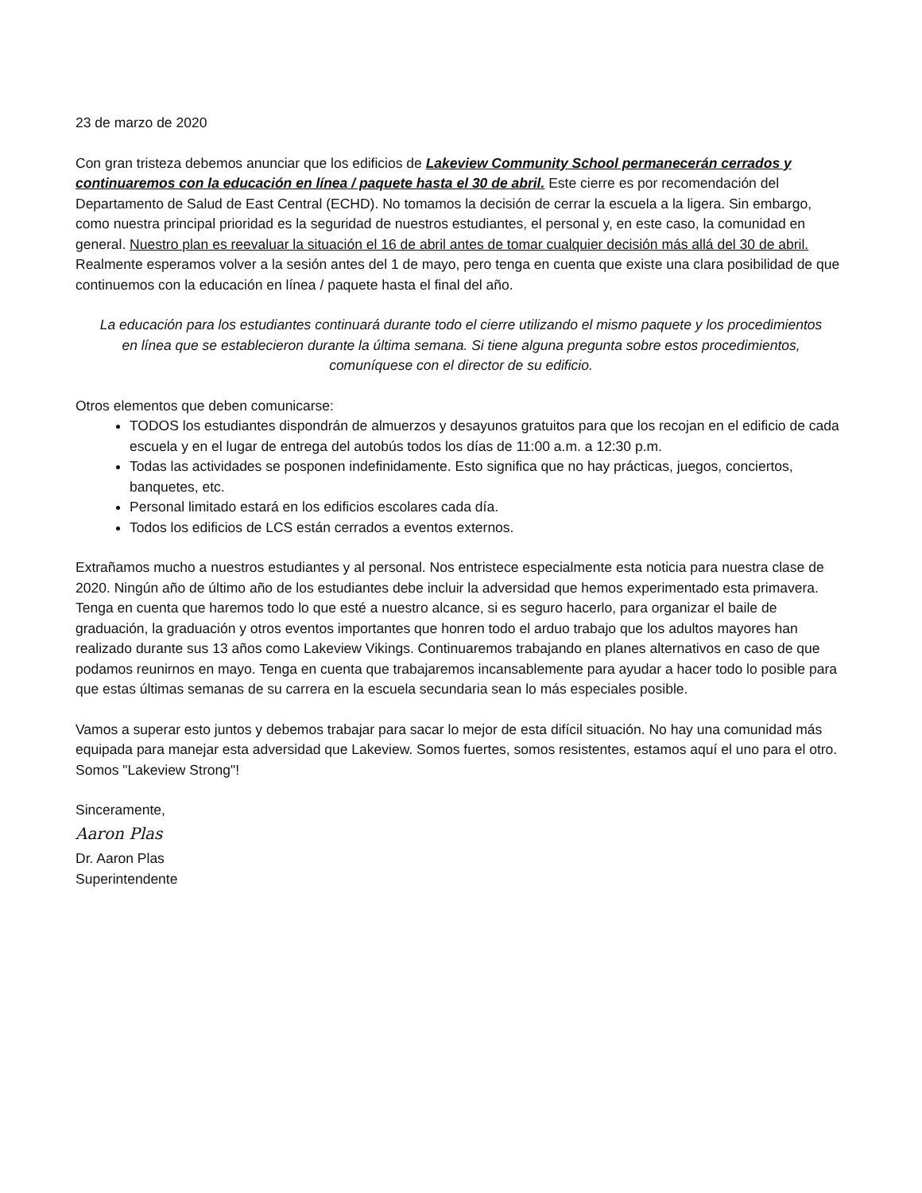23 de marzo de 2020
Con gran tristeza debemos anunciar que los edificios de Lakeview Community School permanecerán cerrados y continuaremos con la educación en línea / paquete hasta el 30 de abril. Este cierre es por recomendación del Departamento de Salud de East Central (ECHD). No tomamos la decisión de cerrar la escuela a la ligera. Sin embargo, como nuestra principal prioridad es la seguridad de nuestros estudiantes, el personal y, en este caso, la comunidad en general. Nuestro plan es reevaluar la situación el 16 de abril antes de tomar cualquier decisión más allá del 30 de abril. Realmente esperamos volver a la sesión antes del 1 de mayo, pero tenga en cuenta que existe una clara posibilidad de que continuemos con la educación en línea / paquete hasta el final del año.
La educación para los estudiantes continuará durante todo el cierre utilizando el mismo paquete y los procedimientos en línea que se establecieron durante la última semana. Si tiene alguna pregunta sobre estos procedimientos, comuníquese con el director de su edificio.
Otros elementos que deben comunicarse:
TODOS los estudiantes dispondrán de almuerzos y desayunos gratuitos para que los recojan en el edificio de cada escuela y en el lugar de entrega del autobús todos los días de 11:00 a.m. a 12:30 p.m.
Todas las actividades se posponen indefinidamente. Esto significa que no hay prácticas, juegos, conciertos, banquetes, etc.
Personal limitado estará en los edificios escolares cada día.
Todos los edificios de LCS están cerrados a eventos externos.
Extrañamos mucho a nuestros estudiantes y al personal. Nos entristece especialmente esta noticia para nuestra clase de 2020. Ningún año de último año de los estudiantes debe incluir la adversidad que hemos experimentado esta primavera. Tenga en cuenta que haremos todo lo que esté a nuestro alcance, si es seguro hacerlo, para organizar el baile de graduación, la graduación y otros eventos importantes que honren todo el arduo trabajo que los adultos mayores han realizado durante sus 13 años como Lakeview Vikings. Continuaremos trabajando en planes alternativos en caso de que podamos reunirnos en mayo. Tenga en cuenta que trabajaremos incansablemente para ayudar a hacer todo lo posible para que estas últimas semanas de su carrera en la escuela secundaria sean lo más especiales posible.
Vamos a superar esto juntos y debemos trabajar para sacar lo mejor de esta difícil situación. No hay una comunidad más equipada para manejar esta adversidad que Lakeview. Somos fuertes, somos resistentes, estamos aquí el uno para el otro. Somos "Lakeview Strong"!
Sinceramente,
Aaron Plas
Dr. Aaron Plas
Superintendente